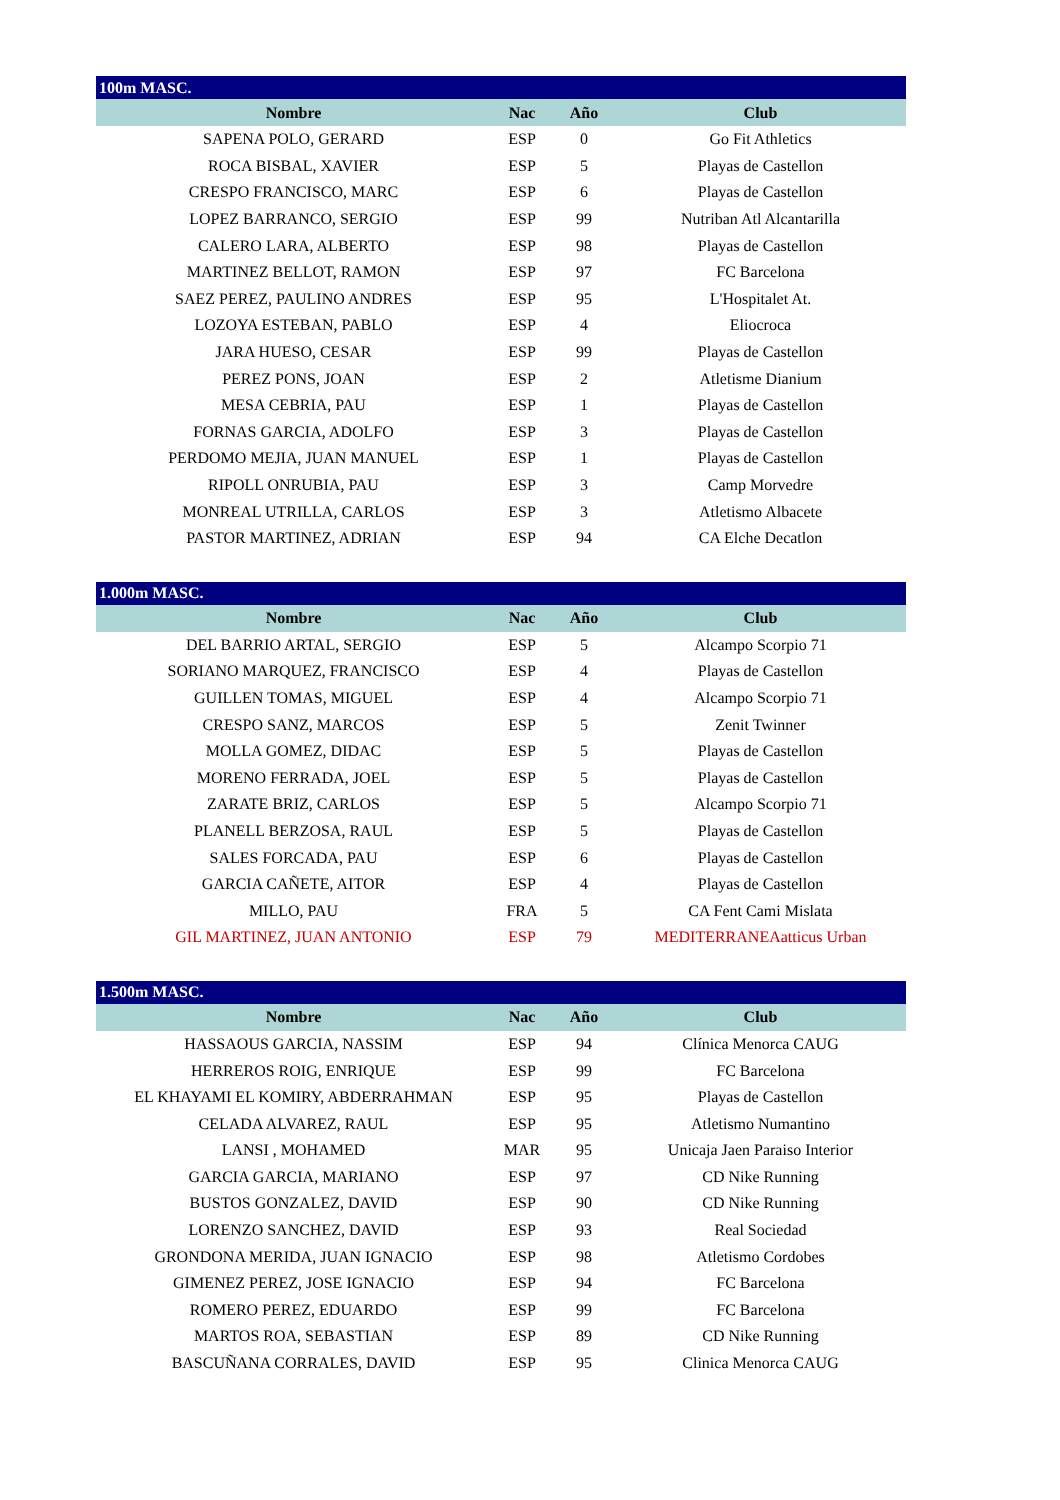| 100m MASC. | | | |
| Nombre | Nac | Año | Club |
| SAPENA POLO, GERARD | ESP | 0 | Go Fit Athletics |
| ROCA BISBAL, XAVIER | ESP | 5 | Playas de Castellon |
| CRESPO FRANCISCO, MARC | ESP | 6 | Playas de Castellon |
| LOPEZ BARRANCO, SERGIO | ESP | 99 | Nutriban Atl Alcantarilla |
| CALERO LARA, ALBERTO | ESP | 98 | Playas de Castellon |
| MARTINEZ BELLOT, RAMON | ESP | 97 | FC Barcelona |
| SAEZ PEREZ, PAULINO ANDRES | ESP | 95 | L'Hospitalet At. |
| LOZOYA ESTEBAN, PABLO | ESP | 4 | Eliocroca |
| JARA HUESO, CESAR | ESP | 99 | Playas de Castellon |
| PEREZ PONS, JOAN | ESP | 2 | Atletisme Dianium |
| MESA CEBRIA, PAU | ESP | 1 | Playas de Castellon |
| FORNAS GARCIA, ADOLFO | ESP | 3 | Playas de Castellon |
| PERDOMO MEJIA, JUAN MANUEL | ESP | 1 | Playas de Castellon |
| RIPOLL ONRUBIA, PAU | ESP | 3 | Camp Morvedre |
| MONREAL UTRILLA, CARLOS | ESP | 3 | Atletismo Albacete |
| PASTOR MARTINEZ, ADRIAN | ESP | 94 | CA Elche Decatlon |
| 1.000m MASC. | | | |
| Nombre | Nac | Año | Club |
| DEL BARRIO ARTAL, SERGIO | ESP | 5 | Alcampo Scorpio 71 |
| SORIANO MARQUEZ, FRANCISCO | ESP | 4 | Playas de Castellon |
| GUILLEN TOMAS, MIGUEL | ESP | 4 | Alcampo Scorpio 71 |
| CRESPO SANZ, MARCOS | ESP | 5 | Zenit Twinner |
| MOLLA GOMEZ, DIDAC | ESP | 5 | Playas de Castellon |
| MORENO FERRADA, JOEL | ESP | 5 | Playas de Castellon |
| ZARATE BRIZ, CARLOS | ESP | 5 | Alcampo Scorpio 71 |
| PLANELL BERZOSA, RAUL | ESP | 5 | Playas de Castellon |
| SALES FORCADA, PAU | ESP | 6 | Playas de Castellon |
| GARCIA CAÑETE, AITOR | ESP | 4 | Playas de Castellon |
| MILLO, PAU | FRA | 5 | CA Fent Cami Mislata |
| GIL MARTINEZ, JUAN ANTONIO | ESP | 79 | MEDITERRANEAatticus Urban |
| 1.500m MASC. | | | |
| Nombre | Nac | Año | Club |
| HASSAOUS GARCIA, NASSIM | ESP | 94 | Clínica Menorca CAUG |
| HERREROS ROIG, ENRIQUE | ESP | 99 | FC Barcelona |
| EL KHAYAMI EL KOMIRY, ABDERRAHMAN | ESP | 95 | Playas de Castellon |
| CELADA ALVAREZ, RAUL | ESP | 95 | Atletismo Numantino |
| LANSI , MOHAMED | MAR | 95 | Unicaja Jaen Paraiso Interior |
| GARCIA GARCIA, MARIANO | ESP | 97 | CD Nike Running |
| BUSTOS GONZALEZ, DAVID | ESP | 90 | CD Nike Running |
| LORENZO SANCHEZ, DAVID | ESP | 93 | Real Sociedad |
| GRONDONA MERIDA, JUAN IGNACIO | ESP | 98 | Atletismo Cordobes |
| GIMENEZ PEREZ, JOSE IGNACIO | ESP | 94 | FC Barcelona |
| ROMERO PEREZ, EDUARDO | ESP | 99 | FC Barcelona |
| MARTOS ROA, SEBASTIAN | ESP | 89 | CD Nike Running |
| BASCUÑANA CORRALES, DAVID | ESP | 95 | Clinica Menorca CAUG |